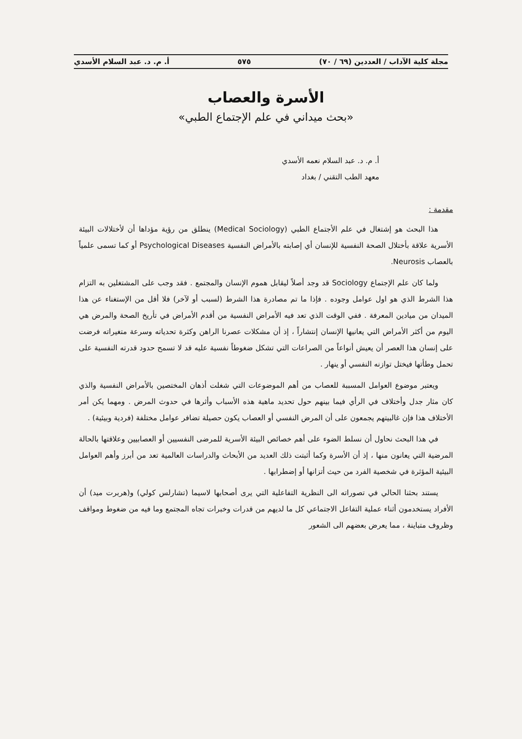مجلة كلية الآداب / العددين (٦٩ / ٧٠) ٥٧٥ أ. م. د. عبد السلام الأسدي
الأسرة والعصاب
«بحث ميداني في علم الإجتماع الطبي»
أ. م. د. عبد السلام نعمه الأسدي
معهد الطب التقني / بغداد
مقدمة :
هذا البحث هو إشتغال في علم الأجتماع الطبي (Medical Sociology) ينطلق من رؤية مؤداها أن لأختلالات البيئة الأسرية علاقة بأختلال الصحة النفسية للإنسان أي إصابته بالأمراض النفسية Psychological Diseases أو كما تسمى علمياً بالعصاب Neurosis.
ولما كان علم الإجتماع Sociology قد وجد أصلاً ليقابل هموم الإنسان والمجتمع . فقد وجب على المشتغلين به التزام هذا الشرط الذي هو اول عوامل وجوده . فإذا ما تم مصادرة هذا الشرط (لسبب أو لآخر) فلا أقل من الإستغناء عن هذا الميدان من ميادين المعرفة . ففي الوقت الذي تعد فيه الأمراض النفسية من أقدم الأمراض في تأريخ الصحة والمرض هي اليوم من أكثر الأمراض التي يعانيها الإنسان إنتشاراً ، إذ أن مشكلات عصرنا الراهن وكثرة تحدياته وسرعة متغيراته فرضت على إنسان هذا العصر أن يعيش أنواعاً من الصراعات التي تشكل ضغوطاً نفسية عليه قد لا تسمح حدود قدرته النفسية على تحمل وطأتها فيختل توازنه النفسي أو ينهار .
ويعتبر موضوع العوامل المسببة للعصاب من أهم الموضوعات التي شغلت أذهان المختصين بالأمراض النفسية والذي كان مثار جدل وأختلاف في الرأي فيما بينهم حول تحديد ماهية هذه الأسباب وأثرها في حدوث المرض . ومهما يكن أمر الأختلاف هذا فإن غالبيتهم يجمعون على أن المرض النفسي أو العصاب يكون حصيلة تضافر عوامل مختلفة (فردية وبيئية) .
في هذا البحث نحاول أن نسلط الضوء على أهم خصائص البيئة الأسرية للمرضى النفسيين أو العصابيين وعلاقتها بالحالة المرضية التي يعانون منها ، إذ أن الأسرة وكما أثبتت ذلك العديد من الأبحاث والدراسات العالمية تعد من أبرز وأهم العوامل البيئية المؤثرة في شخصية الفرد من حيث أتزانها أو إضطرابها .
يستند بحثنا الحالي في تصوراته الى النظرية التفاعلية التي يرى أصحابها لاسيما (تشارلس كولي) و(هربرت ميد) أن الأفراد يستخدمون أثناء عملية التفاعل الاجتماعي كل ما لديهم من قدرات وخبرات تجاه المجتمع وما فيه من ضغوط ومواقف وظروف متباينة ، مما يعرض بعضهم الى الشعور